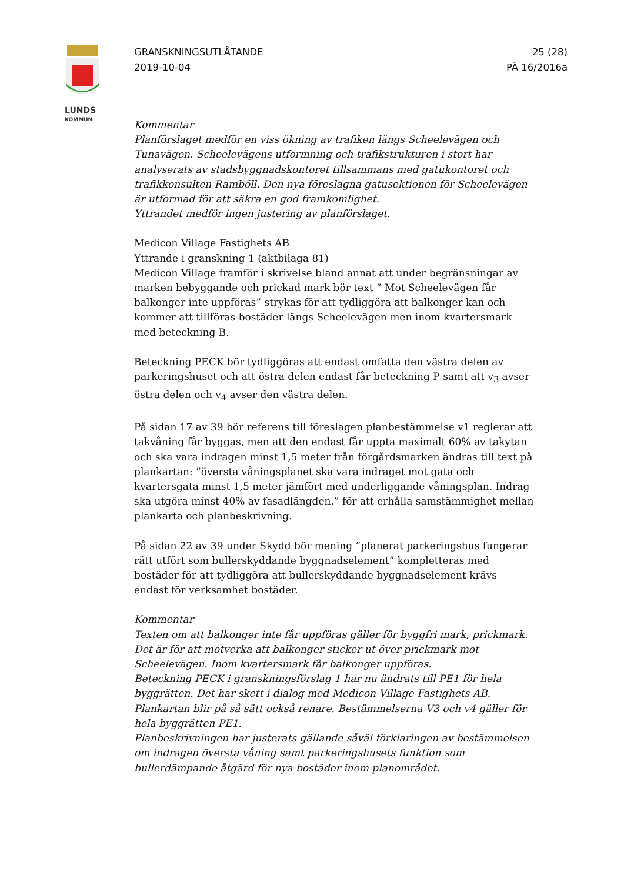LUNDS
KOMMUN
GRANSKNINGSUTLÅTANDE
2019-10-04
25 (28)
PÄ 16/2016a
Kommentar
Planförslaget medför en viss ökning av trafiken längs Scheelevägen och Tunavägen. Scheelevägens utformning och trafikstrukturen i stort har analyserats av stadsbyggnadskontoret tillsammans med gatukontoret och trafikkonsulten Ramböll. Den nya föreslagna gatusektionen för Scheelevägen är utformad för att säkra en god framkomlighet.
Yttrandet medför ingen justering av planförslaget.
Medicon Village Fastighets AB
Yttrande i granskning 1 (aktbilaga 81)
Medicon Village framför i skrivelse bland annat att under begränsningar av marken bebyggande och prickad mark bör text ” Mot Scheelevägen får balkonger inte uppföras” strykas för att tydliggöra att balkonger kan och kommer att tillföras bostäder längs Scheelevägen men inom kvartersmark med beteckning B.
Beteckning PECK bör tydliggöras att endast omfatta den västra delen av parkeringshuset och att östra delen endast får beteckning P samt att v<sub>3</sub> avser östra delen och v<sub>4</sub> avser den västra delen.
På sidan 17 av 39 bör referens till föreslagen planbestämmelse v1 reglerar att takvåning får byggas, men att den endast får uppta maximalt 60% av takytan och ska vara indragen minst 1,5 meter från förgårdsmarken ändras till text på plankartan: ”översta våningsplanet ska vara indraget mot gata och kvartersgata minst 1,5 meter jämfört med underliggande våningsplan. Indrag ska utgöra minst 40% av fasadlängden.” för att erhålla samstämmighet mellan plankarta och planbeskrivning.
På sidan 22 av 39 under Skydd bör mening ”planerat parkeringshus fungerar rätt utfört som bullerskyddande byggnadselement” kompletteras med bostäder för att tydliggöra att bullerskyddande byggnadselement krävs endast för verksamhet bostäder.
Kommentar
Texten om att balkonger inte får uppföras gäller för byggfri mark, prickmark. Det är för att motverka att balkonger sticker ut över prickmark mot Scheelevägen. Inom kvartersmark får balkonger uppföras.
Beteckning PECK i granskningsförslag 1 har nu ändrats till PE1 för hela byggrätten. Det har skett i dialog med Medicon Village Fastighets AB. Plankartan blir på så sätt också renare. Bestämmelserna V3 och v4 gäller för hela byggrätten PE1.
Planbeskrivningen har justerats gällande såväl förklaringen av bestämmelsen om indragen översta våning samt parkeringshusets funktion som bullerdämpande åtgärd för nya bostäder inom planområdet.